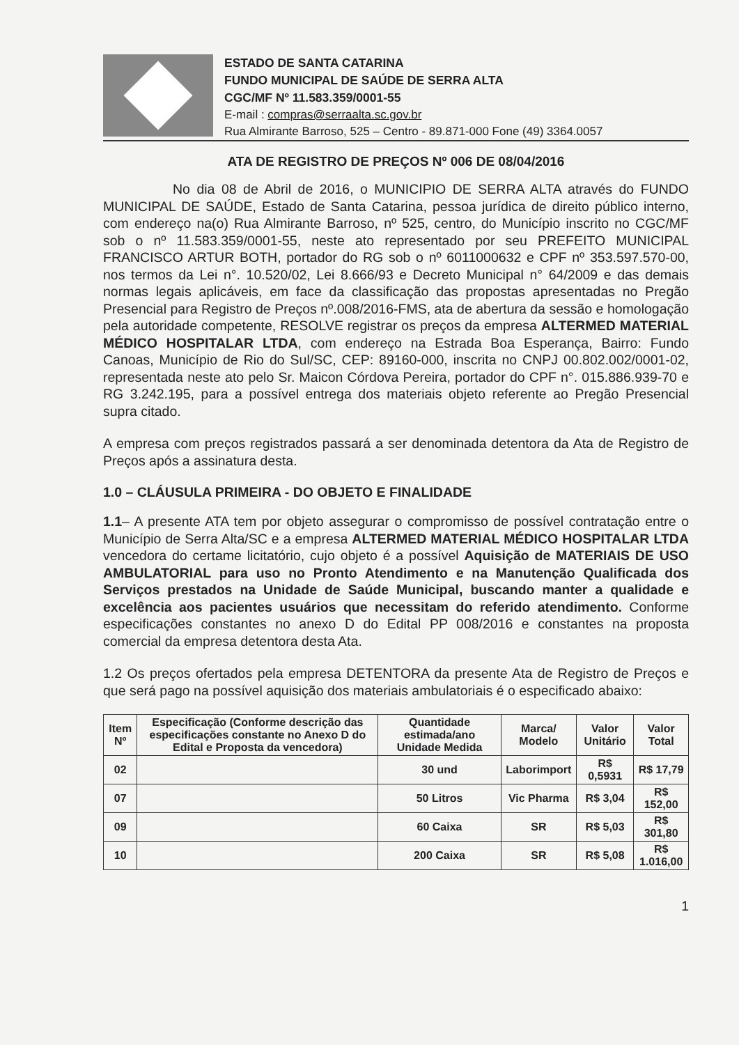ESTADO DE SANTA CATARINA
FUNDO MUNICIPAL DE SAÚDE DE SERRA ALTA
CGC/MF Nº 11.583.359/0001-55
E-mail : compras@serraalta.sc.gov.br
Rua Almirante Barroso, 525 – Centro - 89.871-000 Fone (49) 3364.0057
ATA DE REGISTRO DE PREÇOS Nº 006 DE 08/04/2016
No dia 08 de Abril de 2016, o MUNICIPIO DE SERRA ALTA através do FUNDO MUNICIPAL DE SAÚDE, Estado de Santa Catarina, pessoa jurídica de direito público interno, com endereço na(o) Rua Almirante Barroso, nº 525, centro, do Município inscrito no CGC/MF sob o nº 11.583.359/0001-55, neste ato representado por seu PREFEITO MUNICIPAL FRANCISCO ARTUR BOTH, portador do RG sob o nº 6011000632 e CPF nº 353.597.570-00, nos termos da Lei n°. 10.520/02, Lei 8.666/93 e Decreto Municipal n° 64/2009 e das demais normas legais aplicáveis, em face da classificação das propostas apresentadas no Pregão Presencial para Registro de Preços nº.008/2016-FMS, ata de abertura da sessão e homologação pela autoridade competente, RESOLVE registrar os preços da empresa ALTERMED MATERIAL MÉDICO HOSPITALAR LTDA, com endereço na Estrada Boa Esperança, Bairro: Fundo Canoas, Município de Rio do Sul/SC, CEP: 89160-000, inscrita no CNPJ 00.802.002/0001-02, representada neste ato pelo Sr. Maicon Córdova Pereira, portador do CPF n°. 015.886.939-70 e RG 3.242.195, para a possível entrega dos materiais objeto referente ao Pregão Presencial supra citado.
A empresa com preços registrados passará a ser denominada detentora da Ata de Registro de Preços após a assinatura desta.
1.0 – CLÁUSULA PRIMEIRA - DO OBJETO E FINALIDADE
1.1– A presente ATA tem por objeto assegurar o compromisso de possível contratação entre o Município de Serra Alta/SC e a empresa ALTERMED MATERIAL MÉDICO HOSPITALAR LTDA vencedora do certame licitatório, cujo objeto é a possível Aquisição de MATERIAIS DE USO AMBULATORIAL para uso no Pronto Atendimento e na Manutenção Qualificada dos Serviços prestados na Unidade de Saúde Municipal, buscando manter a qualidade e excelência aos pacientes usuários que necessitam do referido atendimento. Conforme especificações constantes no anexo D do Edital PP 008/2016 e constantes na proposta comercial da empresa detentora desta Ata.
1.2 Os preços ofertados pela empresa DETENTORA da presente Ata de Registro de Preços e que será pago na possível aquisição dos materiais ambulatoriais é o especificado abaixo:
| Item Nº | Especificação (Conforme descrição das especificações constante no Anexo D do Edital e Proposta da vencedora) | Quantidade estimada/ano Unidade Medida | Marca/ Modelo | Valor Unitário | Valor Total |
| --- | --- | --- | --- | --- | --- |
| 02 | | 30 und | Laborimport | R$ 0,5931 | R$ 17,79 |
| 07 | | 50 Litros | Vic Pharma | R$ 3,04 | R$ 152,00 |
| 09 | | 60 Caixa | SR | R$ 5,03 | R$ 301,80 |
| 10 | | 200 Caixa | SR | R$ 5,08 | R$ 1.016,00 |
1